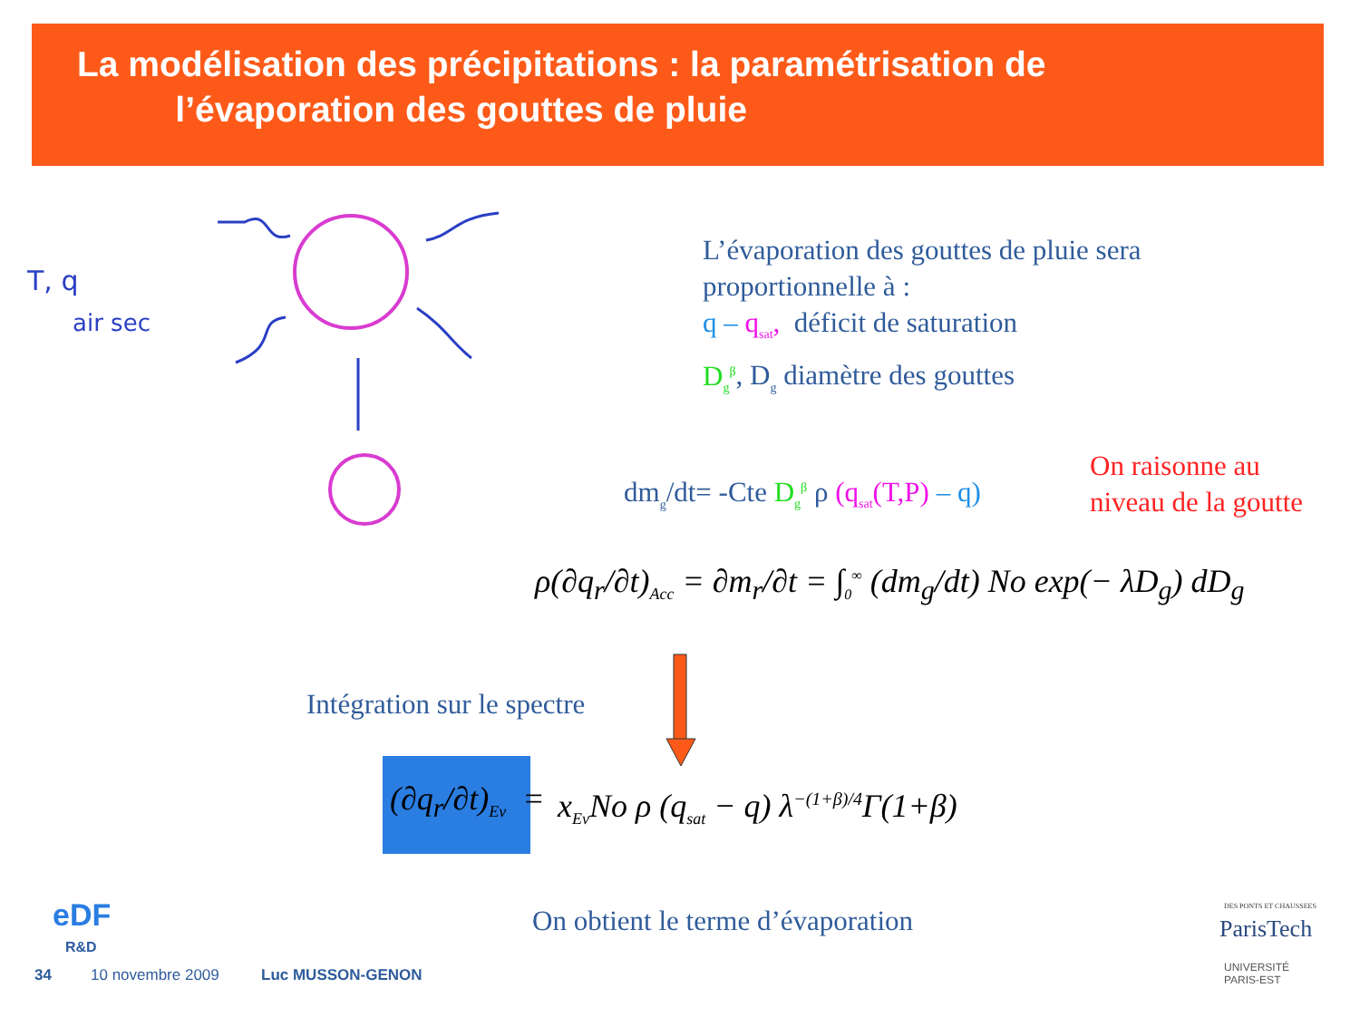La modélisation des précipitations : la paramétrisation de
l’évaporation des gouttes de pluie
T, q
air sec
L’évaporation des gouttes de pluie sera
proportionnelle à :
q – q<sub>sat</sub>, déficit de saturation
D<sub>g</sub><sup>β</sup>, D<sub>g</sub> diamètre des gouttes
dm<sub>g</sub>/dt= -Cte D<sub>g</sub><sup>β</sup> ρ (q<sub>sat</sub>(T,P) – q)
On raisonne au
niveau de la goutte
ρ(∂q<sub>r</sub>/∂t)<sub>Acc</sub> = ∂m<sub>r</sub>/∂t = ∫<sub>0</sub><sup>∞</sup> (dm<sub>g</sub>/dt) No exp(− λD<sub>g</sub>) dD<sub>g</sub>
Intégration sur le spectre
(∂q<sub>r</sub>/∂t)<sub>Ev</sub> =
x<sub>Ev</sub>No ρ (q<sub>sat</sub> − q) λ<sup>−(1+β)/4</sup>Γ(1+β)
On obtient le terme d’évaporation
eDF
R&D
34 10 novembre 2009 Luc MUSSON-GENON
DES PONTS ET CHAUSSEES
ParisTech
UNIVERSITÉ
PARIS-EST